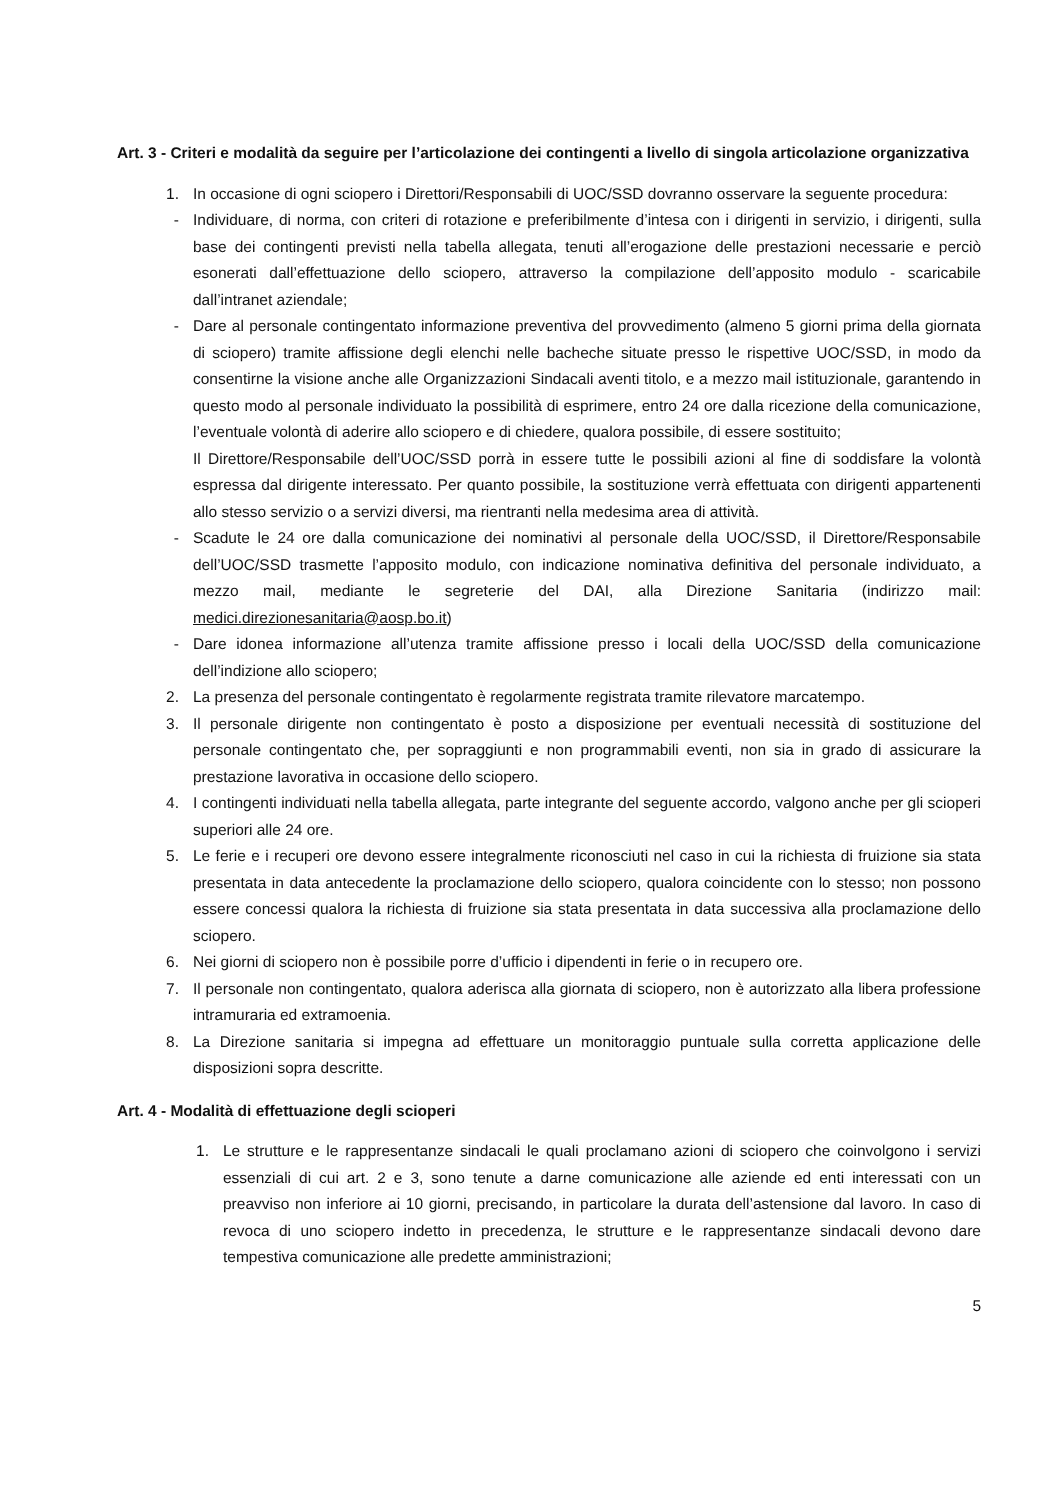Art. 3 - Criteri e modalità da seguire per l’articolazione dei contingenti a livello di singola articolazione organizzativa
1. In occasione di ogni sciopero i Direttori/Responsabili di UOC/SSD dovranno osservare la seguente procedura:
- Individuare, di norma, con criteri di rotazione e preferibilmente d’intesa con i dirigenti in servizio, i dirigenti, sulla base dei contingenti previsti nella tabella allegata, tenuti all’erogazione delle prestazioni necessarie e perciò esonerati dall’effettuazione dello sciopero, attraverso la compilazione dell’apposito modulo - scaricabile dall’intranet aziendale;
- Dare al personale contingentato informazione preventiva del provvedimento (almeno 5 giorni prima della giornata di sciopero) tramite affissione degli elenchi nelle bacheche situate presso le rispettive UOC/SSD, in modo da consentirne la visione anche alle Organizzazioni Sindacali aventi titolo, e a mezzo mail istituzionale, garantendo in questo modo al personale individuato la possibilità di esprimere, entro 24 ore dalla ricezione della comunicazione, l’eventuale volontà di aderire allo sciopero e di chiedere, qualora possibile, di essere sostituito;
Il Direttore/Responsabile dell’UOC/SSD porrà in essere tutte le possibili azioni al fine di soddisfare la volontà espressa dal dirigente interessato. Per quanto possibile, la sostituzione verrà effettuata con dirigenti appartenenti allo stesso servizio o a servizi diversi, ma rientranti nella medesima area di attività.
- Scadute le 24 ore dalla comunicazione dei nominativi al personale della UOC/SSD, il Direttore/Responsabile dell’UOC/SSD trasmette l’apposito modulo, con indicazione nominativa definitiva del personale individuato, a mezzo mail, mediante le segreterie del DAI, alla Direzione Sanitaria (indirizzo mail: medici.direzionesanitaria@aosp.bo.it)
- Dare idonea informazione all’utenza tramite affissione presso i locali della UOC/SSD della comunicazione dell’indizione allo sciopero;
2. La presenza del personale contingentato è regolarmente registrata tramite rilevatore marcatempo.
3. Il personale dirigente non contingentato è posto a disposizione per eventuali necessità di sostituzione del personale contingentato che, per sopraggiunti e non programmabili eventi, non sia in grado di assicurare la prestazione lavorativa in occasione dello sciopero.
4. I contingenti individuati nella tabella allegata, parte integrante del seguente accordo, valgono anche per gli scioperi superiori alle 24 ore.
5. Le ferie e i recuperi ore devono essere integralmente riconosciuti nel caso in cui la richiesta di fruizione sia stata presentata in data antecedente la proclamazione dello sciopero, qualora coincidente con lo stesso; non possono essere concessi qualora la richiesta di fruizione sia stata presentata in data successiva alla proclamazione dello sciopero.
6. Nei giorni di sciopero non è possibile porre d’ufficio i dipendenti in ferie o in recupero ore.
7. Il personale non contingentato, qualora aderisca alla giornata di sciopero, non è autorizzato alla libera professione intramuraria ed extramoenia.
8. La Direzione sanitaria si impegna ad effettuare un monitoraggio puntuale sulla corretta applicazione delle disposizioni sopra descritte.
Art. 4 - Modalità di effettuazione degli scioperi
1. Le strutture e le rappresentanze sindacali le quali proclamano azioni di sciopero che coinvolgono i servizi essenziali di cui art. 2 e 3, sono tenute a darne comunicazione alle aziende ed enti interessati con un preavviso non inferiore ai 10 giorni, precisando, in particolare la durata dell’astensione dal lavoro. In caso di revoca di uno sciopero indetto in precedenza, le strutture e le rappresentanze sindacali devono dare tempestiva comunicazione alle predette amministrazioni;
5